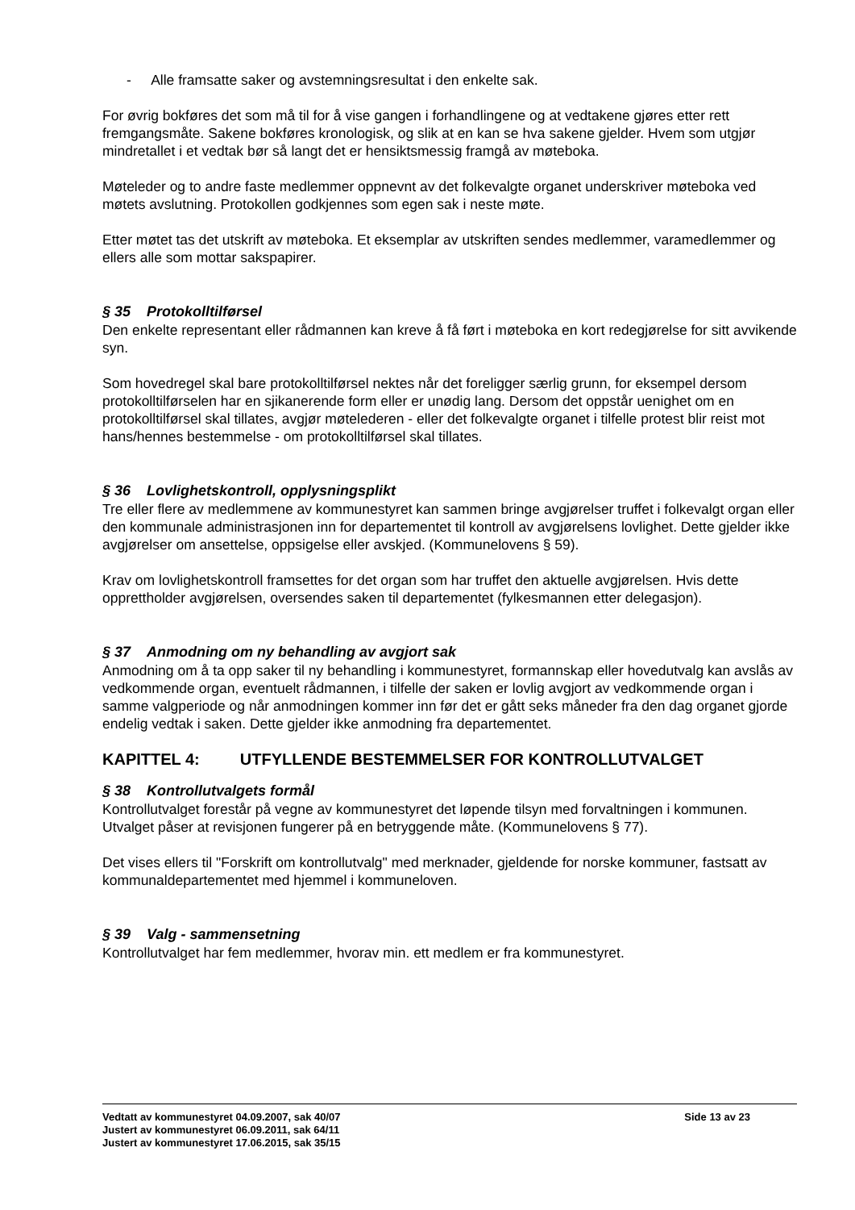- Alle framsatte saker og avstemningsresultat i den enkelte sak.
For øvrig bokføres det som må til for å vise gangen i forhandlingene og at vedtakene gjøres etter rett fremgangsmåte. Sakene bokføres kronologisk, og slik at en kan se hva sakene gjelder. Hvem som utgjør mindretallet i et vedtak bør så langt det er hensiktsmessig framgå av møteboka.
Møteleder og to andre faste medlemmer oppnevnt av det folkevalgte organet underskriver møteboka ved møtets avslutning. Protokollen godkjennes som egen sak i neste møte.
Etter møtet tas det utskrift av møteboka. Et eksemplar av utskriften sendes medlemmer, varamedlemmer og ellers alle som mottar sakspapirer.
§ 35 Protokolltilførsel
Den enkelte representant eller rådmannen kan kreve å få ført i møteboka en kort redegjørelse for sitt avvikende syn.
Som hovedregel skal bare protokolltilførsel nektes når det foreligger særlig grunn, for eksempel dersom protokolltilførselen har en sjikanerende form eller er unødig lang. Dersom det oppstår uenighet om en protokolltilførsel skal tillates, avgjør møtelederen - eller det folkevalgte organet i tilfelle protest blir reist mot hans/hennes bestemmelse - om protokolltilførsel skal tillates.
§ 36 Lovlighetskontroll, opplysningsplikt
Tre eller flere av medlemmene av kommunestyret kan sammen bringe avgjørelser truffet i folkevalgt organ eller den kommunale administrasjonen inn for departementet til kontroll av avgjørelsens lovlighet. Dette gjelder ikke avgjørelser om ansettelse, oppsigelse eller avskjed. (Kommunelovens § 59).
Krav om lovlighetskontroll framsettes for det organ som har truffet den aktuelle avgjørelsen. Hvis dette opprettholder avgjørelsen, oversendes saken til departementet (fylkesmannen etter delegasjon).
§ 37 Anmodning om ny behandling av avgjort sak
Anmodning om å ta opp saker til ny behandling i kommunestyret, formannskap eller hovedutvalg kan avslås av vedkommende organ, eventuelt rådmannen, i tilfelle der saken er lovlig avgjort av vedkommende organ i samme valgperiode og når anmodningen kommer inn før det er gått seks måneder fra den dag organet gjorde endelig vedtak i saken. Dette gjelder ikke anmodning fra departementet.
KAPITTEL 4: UTFYLLENDE BESTEMMELSER FOR KONTROLLUTVALGET
§ 38 Kontrollutvalgets formål
Kontrollutvalget forestår på vegne av kommunestyret det løpende tilsyn med forvaltningen i kommunen. Utvalget påser at revisjonen fungerer på en betryggende måte. (Kommunelovens § 77).
Det vises ellers til "Forskrift om kontrollutvalg" med merknader, gjeldende for norske kommuner, fastsatt av kommunaldepartementet med hjemmel i kommuneloven.
§ 39 Valg - sammensetning
Kontrollutvalget har fem medlemmer, hvorav min. ett medlem er fra kommunestyret.
Side 13 av 23 Vedtatt av kommunestyret 04.09.2007, sak 40/07
Justert av kommunestyret 06.09.2011, sak 64/11
Justert av kommunestyret 17.06.2015, sak 35/15